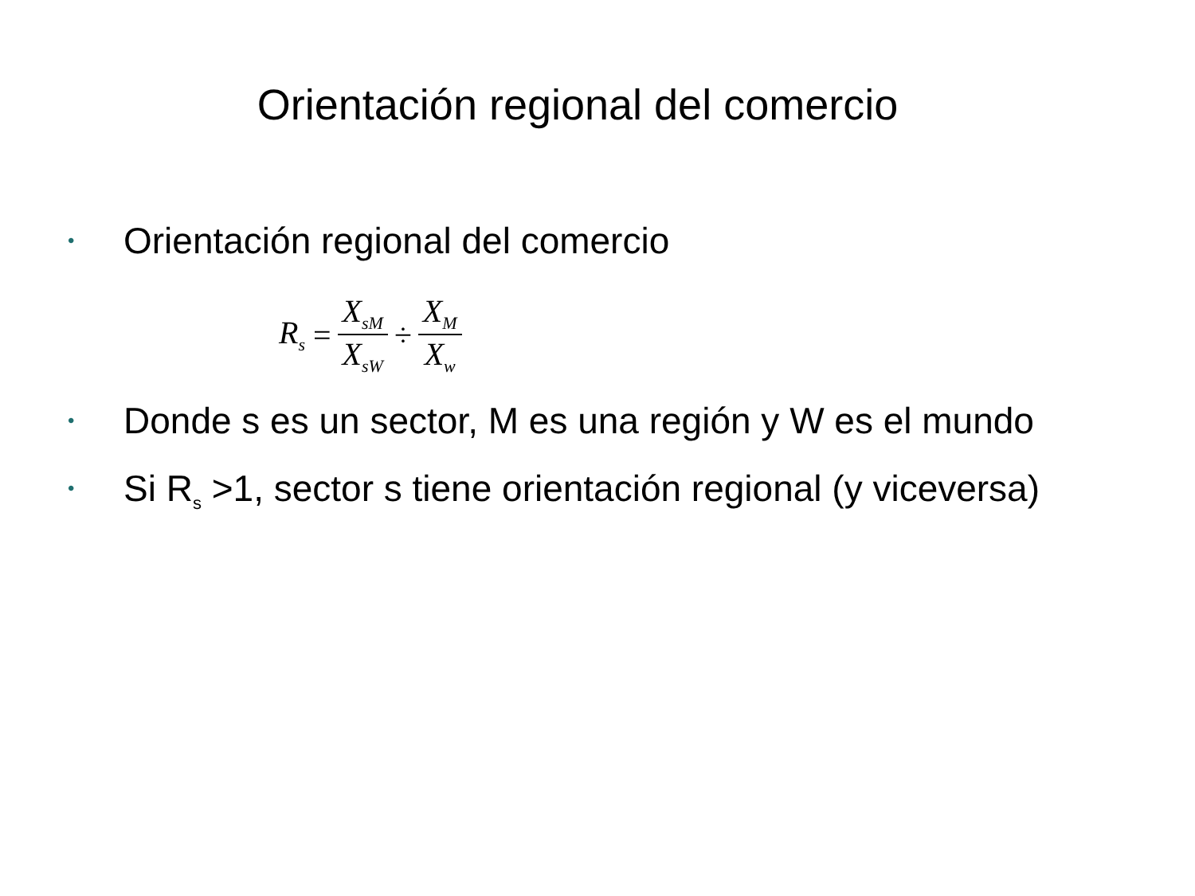Orientación regional del comercio
•
Orientación regional del comercio
R<sub>s</sub> = X<sub>sM</sub> X<sub>sW</sub> ÷ X<sub>M</sub> X<sub>w</sub>
•
Donde s es un sector, M es una región y W es el mundo
•
Si R<sub>s</sub> >1, sector s tiene orientación regional (y viceversa)